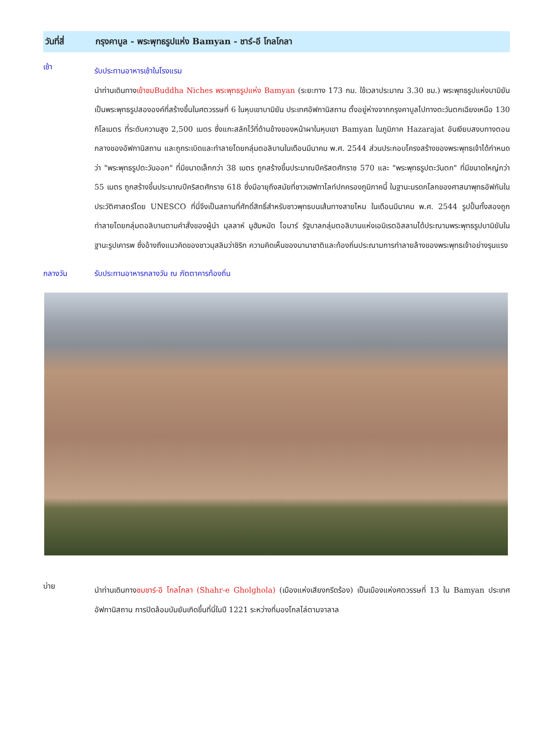วันที่สี่ กรุงคาบูล - พระพุทธรูปแห่ง Bamyan - ชาร์-อี โกลโกลา
เช้า
รับประทานอาหารเช้าในโรงแรม
นำท่านเดินทางเข้าชมBuddha Niches พระพุทธรูปแห่ง Bamyan (ระยะทาง 173 กม. ใช้เวลาประมาณ 3.30 ชม.) พระพุทธรูปแห่งบามิยันเป็นพระพุทธรูปสององค์ที่สร้างขึ้นในศตวรรษที่ 6 ในหุบเขาบามิยัน ประเทศอัฟกานิสถาน ตั้งอยู่ห่างจากกรุงคาบูลไปทางตะวันตกเฉียงเหนือ 130 กิโลเมตร ที่ระดับความสูง 2,500 เมตร ซึ่งแกะสลักไว้ที่ด้านข้างของหน้าผาในหุบเขา Bamyan ในภูมิภาค Hazarajat อันเงียบสงบทางตอนกลางของอัฟกานิสถาน และถูกระเบิดและทำลายโดยกลุ่มตอลิบานในเดือนมีนาคม พ.ศ. 2544 ส่วนประกอบโครงสร้างของพระพุทธเจ้าได้กำหนดว่า "พระพุทธรูปตะวันออก" ที่มีขนาดเล็กกว่า 38 เมตร ถูกสร้างขึ้นประมาณปีคริสตศักราช 570 และ "พระพุทธรูปตะวันตก" ที่มีขนาดใหญ่กว่า 55 เมตร ถูกสร้างขึ้นประมาณปีคริสตศักราช 618 ซึ่งมีอายุถึงสมัยที่ชาวเฮฟทาไลท์ปกครองภูมิภาคนี้ ในฐานะมรดกโลกของศาสนาพุทธอัฟกันในประวัติศาสตร์โดย UNESCO ที่นี่จึงเป็นสถานที่ศักดิ์สิทธิ์สำหรับชาวพุทธบนเส้นทางสายไหม ในเดือนมีนาคม พ.ศ. 2544 รูปปั้นทั้งสองถูกทำลายโดยกลุ่มตอลิบานตามคำสั่งของผู้นำ มุลลาห์ มูฮัมหมัด โอมาร์ รัฐบาลกลุ่มตอลิบานแห่งเอมิเรตอิสลามได้ประณามพระพุทธรูปบามิยันในฐานะรูปเคารพ ซึ่งอ้างถึงแนวคิดของชาวมุสลิมว่าชิริก ความคิดเห็นของนานาชาติและท้องถิ่นประณามการทำลายล้างของพระพุทธเจ้าอย่างรุนแรง
กลางวัน รับประทานอาหารกลางวัน ณ ภัตตาคารท้องถิ่น
บ่าย
นำท่านเดินทางชมชาร์-อี โกลโกลา (Shahr-e Gholghola) (เมืองแห่งเสียงกรีดร้อง) เป็นเมืองแห่งศตวรรษที่ 13 ใน Bamyan ประเทศอัฟกานิสถาน การปิดล้อมบัมยันเกิดขึ้นที่นี่ในปี 1221 ระหว่างที่มองโกลไล่ตามจาลาล